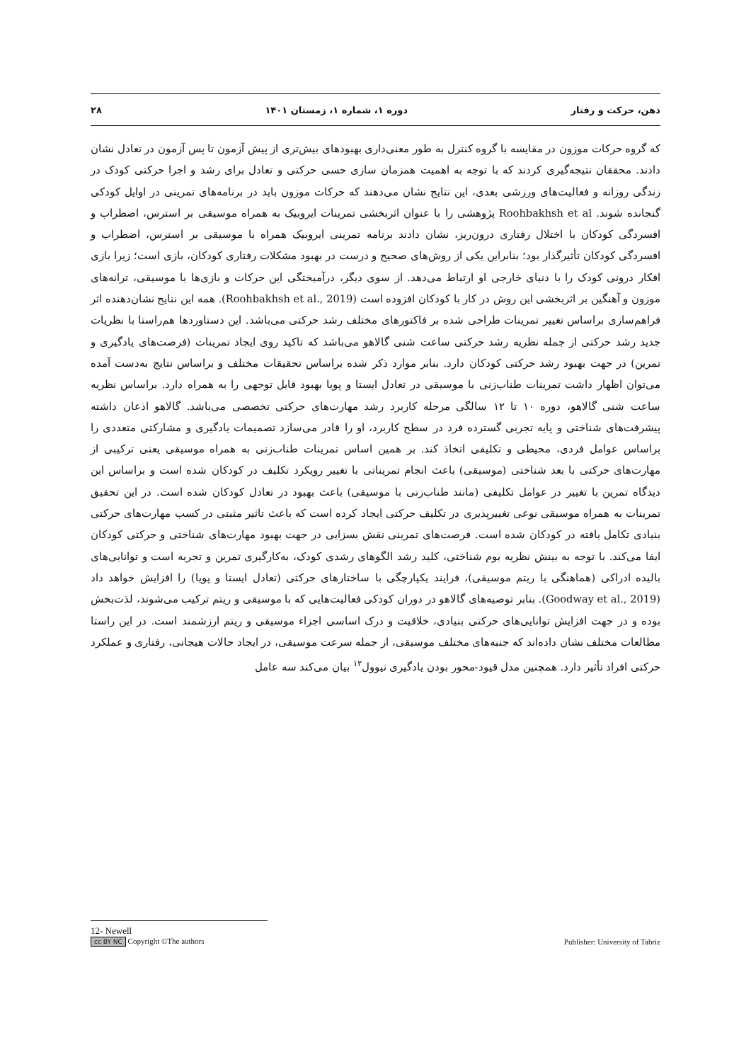ذهن، حرکت و رفتار دوره ۱، شماره ۱، زمستان ۱۴۰۱ ۲۸
که گروه حرکات موزون در مقایسه با گروه کنترل به طور معنی‌داری بهبودهای بیش‌تری از پیش آزمون تا پس آزمون در تعادل نشان دادند. محققان نتیجه‌گیری کردند که با توجه به اهمیت همزمان سازی حسی حرکتی و تعادل برای رشد و اجرا حرکتی کودک در زندگی روزانه و فعالیت‌های ورزشی بعدی، این نتایج نشان می‌دهند که حرکات موزون باید در برنامه‌های تمرینی در اوایل کودکی گنجانده شوند. Roohbakhsh et al پژوهشی را با عنوان اثربخشی تمرینات ایروبیک به همراه موسیقی بر استرس، اضطراب و افسردگی کودکان با اختلال رفتاری درون‌ریز، نشان دادند برنامه تمرینی ایروبیک همراه با موسیقی بر استرس، اضطراب و افسردگی کودکان تأثیرگذار بود؛ بنابراین یکی از روش‌های صحیح و درست در بهبود مشکلات رفتاری کودکان، بازی است؛ زیرا بازی افکار درونی کودک را با دنیای خارجی او ارتباط می‌دهد. از سوی دیگر، درآمیختگی این حرکات و بازی‌ها با موسیقی، ترانه‌های موزون و آهنگین بر اثربخشی این روش در کار با کودکان افزوده است (Roohbakhsh et al., 2019). همه این نتایج نشان‌دهنده اثر فراهم‌سازی براساس تغییر تمرینات طراحی شده بر فاکتورهای مختلف رشد حرکتی می‌باشد. این دستاوردها هم‌راستا با نظریات جدید رشد حرکتی از جمله نظریه رشد حرکتی ساعت شنی گالاهو می‌باشد که تاکید روی ایجاد تمرینات (فرصت‌های یادگیری و تمرین) در جهت بهبود رشد حرکتی کودکان دارد. بنابر موارد ذکر شده براساس تحقیقات مختلف و براساس نتایج به‌دست آمده می‌توان اظهار داشت تمرینات طناب‌زنی با موسیقی در تعادل ایستا و پویا بهبود قابل توجهی را به همراه دارد. براساس نظریه ساعت شنی گالاهو، دوره ۱۰ تا ۱۲ سالگی مرحله کاربرد رشد مهارت‌های حرکتی تخصصی می‌باشد. گالاهو اذعان داشته پیشرفت‌های شناختی و پایه تجربی گسترده فرد در سطح کاربرد، او را قادر می‌سازد تصمیمات یادگیری و مشارکتی متعددی را براساس عوامل فردی، محیطی و تکلیفی اتخاذ کند. بر همین اساس تمرینات طناب‌زنی به همراه موسیقی یعنی ترکیبی از مهارت‌های حرکتی با بعد شناختی (موسیقی) باعث انجام تمریناتی با تغییر رویکرد تکلیف در کودکان شده است و براساس این دیدگاه تمرین با تغییر در عوامل تکلیفی (مانند طناب‌زنی با موسیقی) باعث بهبود در تعادل کودکان شده است. در این تحقیق تمرینات به همراه موسیقی نوعی تغییرپذیری در تکلیف حرکتی ایجاد کرده است که باعث تاثیر مثبتی در کسب مهارت‌های حرکتی بنیادی تکامل یافته در کودکان شده است. فرصت‌های تمرینی نقش بسزایی در جهت بهبود مهارت‌های شناختی و حرکتی کودکان ایفا می‌کند. با توجه به بینش نظریه بوم شناختی، کلید رشد الگوهای رشدی کودک، به‌کارگیری تمرین و تجربه است و توانایی‌های بالیده ادراکی (هماهنگی با ریتم موسیقی)، فرایند یکپارچگی با ساختارهای حرکتی (تعادل ایستا و پویا) را افزایش خواهد داد (Goodway et al., 2019). بنابر توصیه‌های گالاهو در دوران کودکی فعالیت‌هایی که با موسیقی و ریتم ترکیب می‌شوند، لذت‌بخش بوده و در جهت افزایش توانایی‌های حرکتی بنیادی، خلاقیت و درک اساسی اجزاء موسیقی و ریتم ارزشمند است. در این راستا مطالعات مختلف نشان داده‌اند که جنبه‌های مختلف موسیقی، از جمله سرعت موسیقی، در ایجاد حالات هیجانی، رفتاری و عملکرد حرکتی افراد تأثیر دارد. همچنین مدل قیود-محور بودن یادگیری نیوول<sup>۱۲</sup> بیان می‌کند سه عامل
12- Newell
cc BY NC Copyright ©The authors Publisher: University of Tabriz